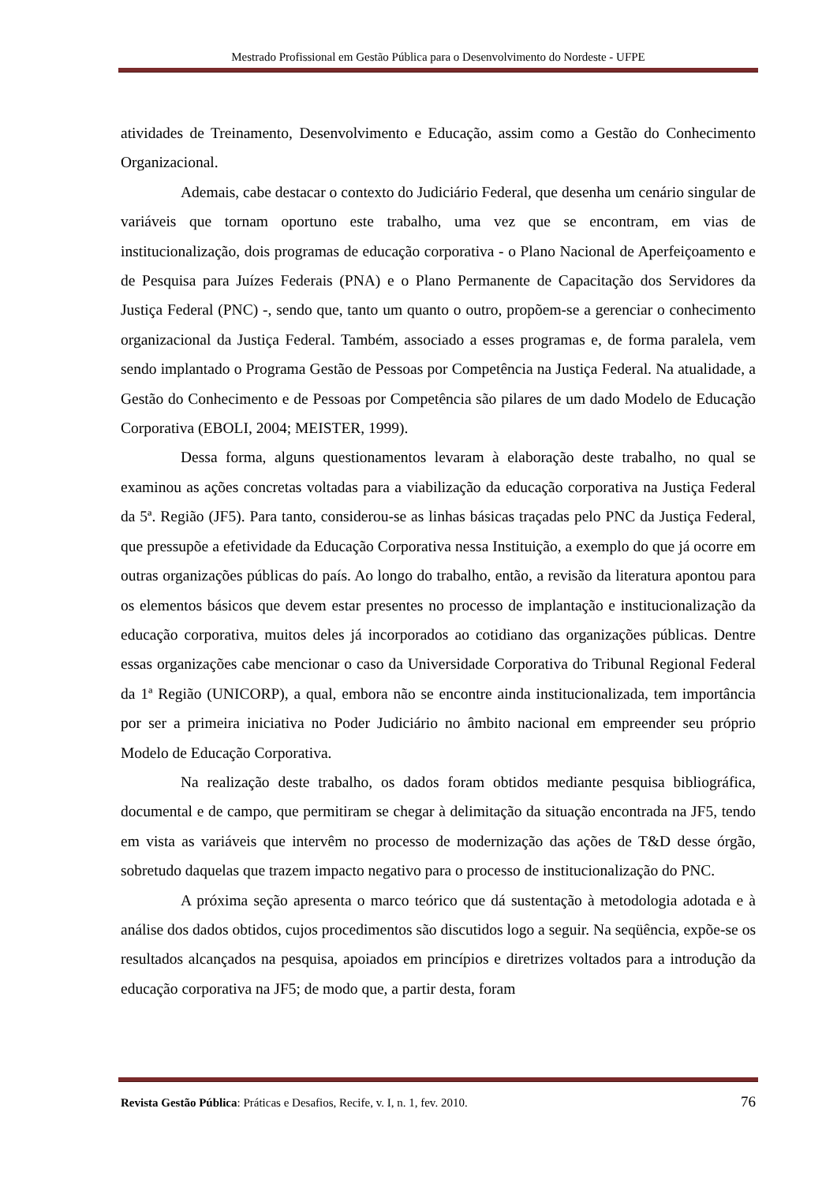Mestrado Profissional em Gestão Pública para o Desenvolvimento do Nordeste - UFPE
atividades de Treinamento, Desenvolvimento e Educação, assim como a Gestão do Conhecimento Organizacional.
Ademais, cabe destacar o contexto do Judiciário Federal, que desenha um cenário singular de variáveis que tornam oportuno este trabalho, uma vez que se encontram, em vias de institucionalização, dois programas de educação corporativa - o Plano Nacional de Aperfeiçoamento e de Pesquisa para Juízes Federais (PNA) e o Plano Permanente de Capacitação dos Servidores da Justiça Federal (PNC) -, sendo que, tanto um quanto o outro, propõem-se a gerenciar o conhecimento organizacional da Justiça Federal. Também, associado a esses programas e, de forma paralela, vem sendo implantado o Programa Gestão de Pessoas por Competência na Justiça Federal. Na atualidade, a Gestão do Conhecimento e de Pessoas por Competência são pilares de um dado Modelo de Educação Corporativa (EBOLI, 2004; MEISTER, 1999).
Dessa forma, alguns questionamentos levaram à elaboração deste trabalho, no qual se examinou as ações concretas voltadas para a viabilização da educação corporativa na Justiça Federal da 5ª. Região (JF5). Para tanto, considerou-se as linhas básicas traçadas pelo PNC da Justiça Federal, que pressupõe a efetividade da Educação Corporativa nessa Instituição, a exemplo do que já ocorre em outras organizações públicas do país. Ao longo do trabalho, então, a revisão da literatura apontou para os elementos básicos que devem estar presentes no processo de implantação e institucionalização da educação corporativa, muitos deles já incorporados ao cotidiano das organizações públicas. Dentre essas organizações cabe mencionar o caso da Universidade Corporativa do Tribunal Regional Federal da 1ª Região (UNICORP), a qual, embora não se encontre ainda institucionalizada, tem importância por ser a primeira iniciativa no Poder Judiciário no âmbito nacional em empreender seu próprio Modelo de Educação Corporativa.
Na realização deste trabalho, os dados foram obtidos mediante pesquisa bibliográfica, documental e de campo, que permitiram se chegar à delimitação da situação encontrada na JF5, tendo em vista as variáveis que intervêm no processo de modernização das ações de T&D desse órgão, sobretudo daquelas que trazem impacto negativo para o processo de institucionalização do PNC.
A próxima seção apresenta o marco teórico que dá sustentação à metodologia adotada e à análise dos dados obtidos, cujos procedimentos são discutidos logo a seguir. Na seqüência, expõe-se os resultados alcançados na pesquisa, apoiados em princípios e diretrizes voltados para a introdução da educação corporativa na JF5; de modo que, a partir desta, foram
Revista Gestão Pública: Práticas e Desafios, Recife, v. I, n. 1, fev. 2010. 76